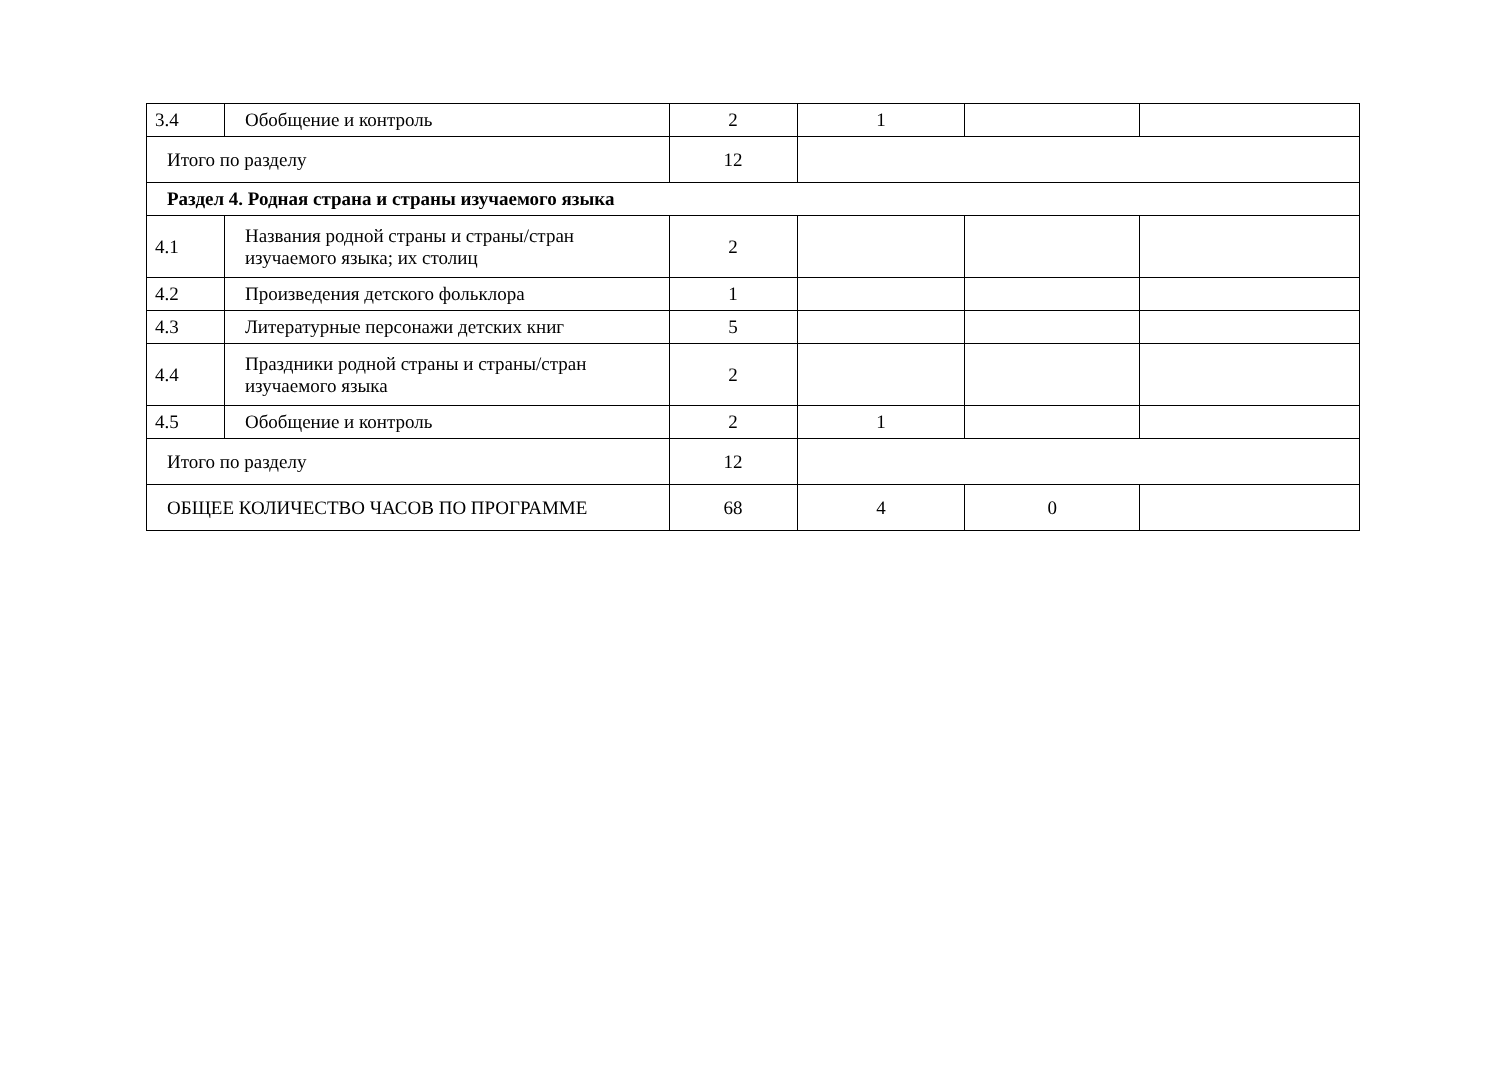| 3.4 | Обобщение и контроль | 2 | 1 | | |
| Итого по разделу | | 12 | | | |
| Раздел 4. Родная страна и страны изучаемого языка | | | | | |
| 4.1 | Названия родной страны и страны/стран изучаемого языка; их столиц | 2 | | | |
| 4.2 | Произведения детского фольклора | 1 | | | |
| 4.3 | Литературные персонажи детских книг | 5 | | | |
| 4.4 | Праздники родной страны и страны/стран изучаемого языка | 2 | | | |
| 4.5 | Обобщение и контроль | 2 | 1 | | |
| Итого по разделу | | 12 | | | |
| ОБЩЕЕ КОЛИЧЕСТВО ЧАСОВ ПО ПРОГРАММЕ | | 68 | 4 | 0 | |